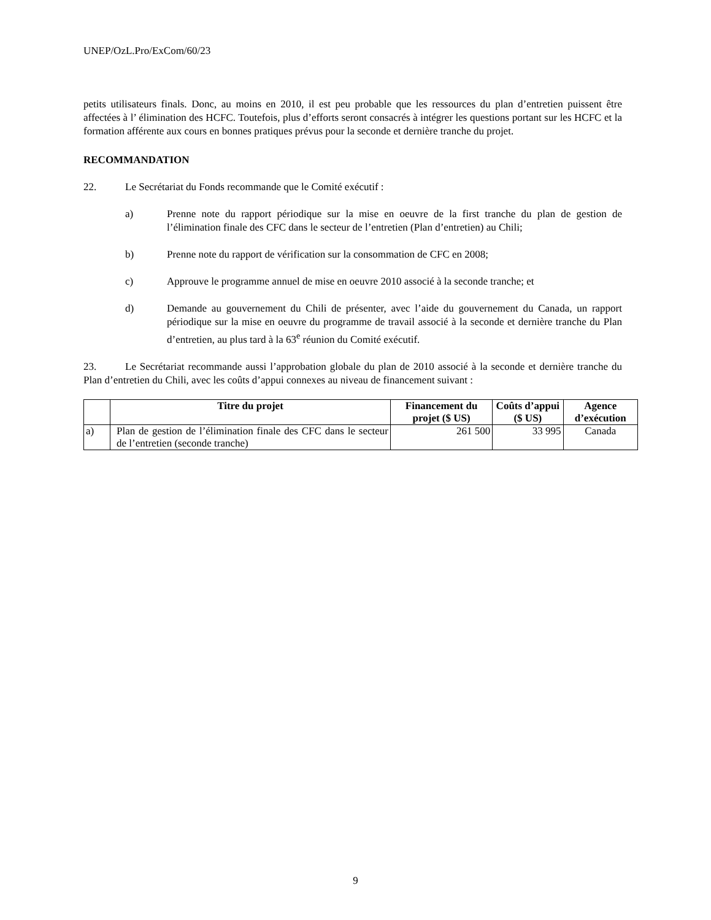UNEP/OzL.Pro/ExCom/60/23
petits utilisateurs finals. Donc, au moins en 2010, il est peu probable que les ressources du plan d’entretien puissent être affectées à l’ élimination des HCFC. Toutefois, plus d’efforts seront consacrés à intégrer les questions portant sur les HCFC et la formation afférente aux cours en bonnes pratiques prévus pour la seconde et dernière tranche du projet.
RECOMMANDATION
22. Le Secrétariat du Fonds recommande que le Comité exécutif :
a) Prenne note du rapport périodique sur la mise en oeuvre de la first tranche du plan de gestion de l’élimination finale des CFC dans le secteur de l’entretien (Plan d’entretien) au Chili;
b) Prenne note du rapport de vérification sur la consommation de CFC en 2008;
c) Approuve le programme annuel de mise en oeuvre 2010 associé à la seconde tranche; et
d) Demande au gouvernement du Chili de présenter, avec l’aide du gouvernement du Canada, un rapport périodique sur la mise en oeuvre du programme de travail associé à la seconde et dernière tranche du Plan d’entretien, au plus tard à la 63<sup>e</sup> réunion du Comité exécutif.
23. Le Secrétariat recommande aussi l’approbation globale du plan de 2010 associé à la seconde et dernière tranche du Plan d’entretien du Chili, avec les coûts d’appui connexes au niveau de financement suivant :
| | Titre du projet | Financement du projet ($ US) | Coûts d’appui ($ US) | Agence d’exécution |
| --- | --- | --- | --- | --- |
| a) | Plan de gestion de l’élimination finale des CFC dans le secteur de l’entretien (seconde tranche) | 261 500 | 33 995 | Canada |
9